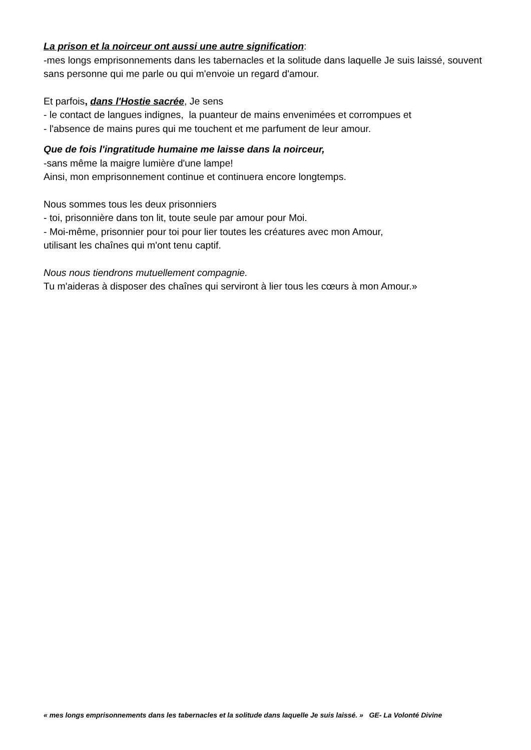La prison et la noirceur ont aussi une autre signification:
-mes longs emprisonnements dans les tabernacles et la solitude dans laquelle Je suis laissé, souvent sans personne qui me parle ou qui m'envoie un regard d'amour.
Et parfois, dans l'Hostie sacrée, Je sens
- le contact de langues indignes, la puanteur de mains envenimées et corrompues et
- l'absence de mains pures qui me touchent et me parfument de leur amour.
Que de fois l'ingratitude humaine me laisse dans la noirceur,
-sans même la maigre lumière d'une lampe!
Ainsi, mon emprisonnement continue et continuera encore longtemps.
Nous sommes tous les deux prisonniers
- toi, prisonnière dans ton lit, toute seule par amour pour Moi.
- Moi-même, prisonnier pour toi pour lier toutes les créatures avec mon Amour,
utilisant les chaînes qui m'ont tenu captif.
Nous nous tiendrons mutuellement compagnie.
Tu m'aideras à disposer des chaînes qui serviront à lier tous les cœurs à mon Amour.»
« mes longs emprisonnements dans les tabernacles et la solitude dans laquelle Je suis laissé. » GE- La Volonté Divine